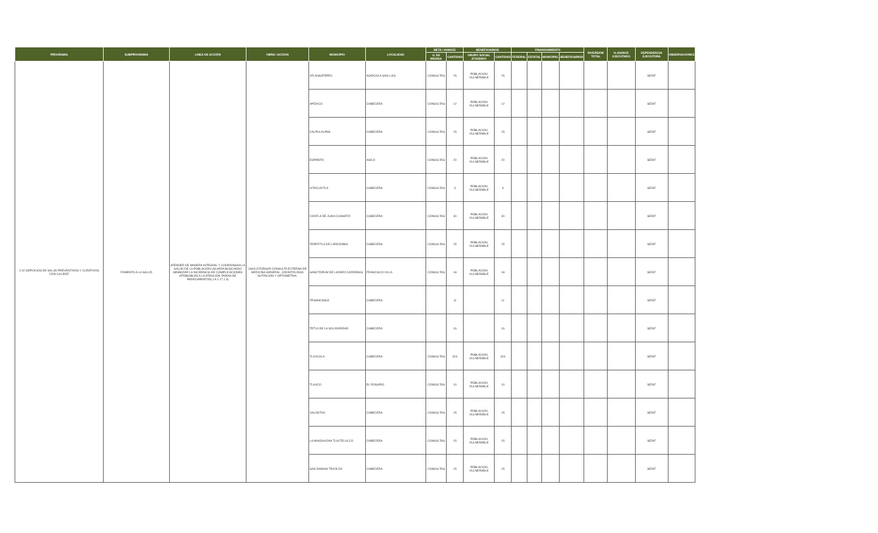| PROGRAMA | SUBPROGRAMA | LINEA DE ACCIÓN | OBRA / ACCION | MUNICIPIO | LOCALIDAD | META / AVANCE | | BENEFICIARIOS | | FINANCIAMIENTO | | | | INVERSION TOTAL | % AVANCE EJECUTADO | DEPENDENCIA EJECUTORA | OBSERVACIONES |
| --- | --- | --- | --- | --- | --- | --- | --- | --- | --- | --- | --- | --- | --- | --- | --- | --- | --- |
| | | | | | | U. DE MEDIDA | CANTIDAD | GRUPO SOCIAL ATENDIDO | CANTIDAD | FEDERAL | ESTATAL | MUNICIPAL | BENEFICIARIOS | | | | |
| 2-02 SERVICIOS DE SALUD PREVENTIVOS Y CURATIVOS CON CALIDEZ | FOMENTO A LA SALUD | ATENDER DE MANERA INTEGRAL Y COORDINADA LA SALUD DE LA POBLACIÓN USUARIA BUSCANDO MINIMIZAR LA INCIDENCIA DE COMPLICACIONES ATRIBUIBLES A LA ATENCIÓN TARDÍA DE PADECIMIENTOS( LA 2.17.1.3) | 1SA3 OTORGAR CONSULTA EXTERNA DE MEDICINA GENERAL, ODONTOLOGÍA NUTRICIÓN Y OPTOMETRIA. | ATLANGATEPEC | AGRICOLA SAN LUIS | CONSULTAS | 15 | POBLACION VULNERABLE | 15 | | | | | | | SEDIF | |
| | | | | APIZACO | CABECERA | CONSULTAS | 12 | POBLACION VULNERABLE | 12 | | | | | | | SEDIF | |
| | | | | CALPULALPAN | CABECERA | CONSULTAS | 15 | POBLACION VULNERABLE | 15 | | | | | | | SEDIF | |
| | | | | ESPAÑITA | ASILO | CONSULTAS | 20 | POBLACION VULNERABLE | 20 | | | | | | | SEDIF | |
| | | | | IXTACUIXTLA | CABECERA | CONSULTAS | 9 | POBLACION VULNERABLE | 9 | | | | | | | SEDIF | |
| | | | | CONTLA DE JUAN CUAMATZI | CABECERA | CONSULTAS | 30 | POBLACION VULNERABLE | 30 | | | | | | | SEDIF | |
| | | | | TEPETITLA DE LARDIZABAL | CABECERA | CONSULTAS | 15 | POBLACION VULNERABLE | 15 | | | | | | | SEDIF | |
| | | | | SANCTORUM DE LAZARO CARDENAS | FRANCISCO VILLA | CONSULTAS | 18 | POBLACION VULNERABLE | 18 | | | | | | | SEDIF | |
| | | | | TENANCINGO | CABECERA | | 11 | | 11 | | | | | | | SEDIF | |
| | | | | TETLA DE LA SOLIDARIDAD | CABECERA | | 16 | | 16 | | | | | | | SEDIF | |
| | | | | TLAXCALA | CABECERA | CONSULTAS | 324 | POBLACION VULNERABLE | 324 | | | | | | | SEDIF | |
| | | | | TLAXCO | EL ROSARIO | CONSULTAS | 10 | POBLACION VULNERABLE | 10 | | | | | | | SEDIF | |
| | | | | XALOSTOC | CABECERA | CONSULTAS | 15 | POBLACION VULNERABLE | 15 | | | | | | | SEDIF | |
| | | | | LA MAGDALENA TLALTELULCO | CABECERA | CONSULTAS | 15 | POBLACION VULNERABLE | 15 | | | | | | | SEDIF | |
| | | | | SAN DAMIAN TEXOLOC | CABECERA | CONSULTAS | 15 | POBLACION VULNERABLE | 15 | | | | | | | SEDIF | |